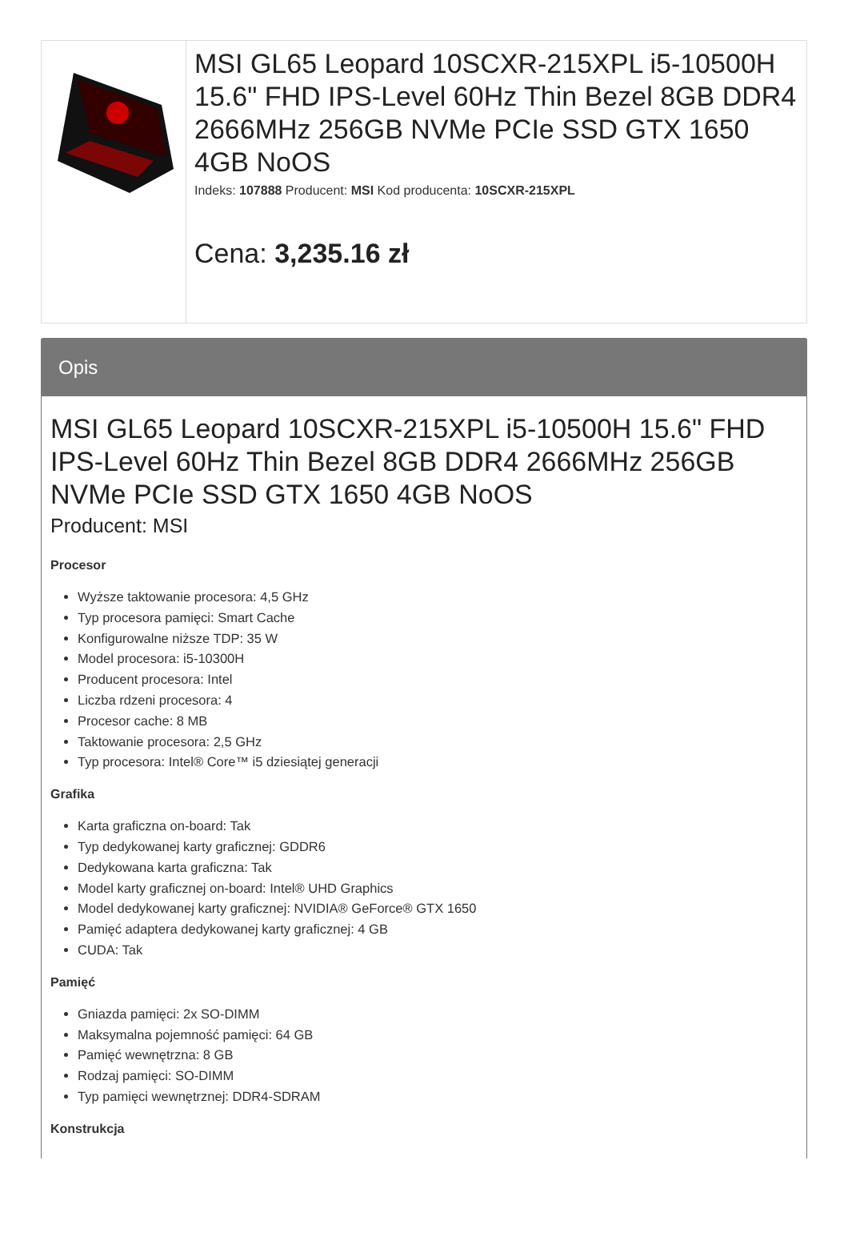MSI GL65 Leopard 10SCXR-215XPL i5-10500H 15.6" FHD IPS-Level 60Hz Thin Bezel 8GB DDR4 2666MHz 256GB NVMe PCIe SSD GTX 1650 4GB NoOS
Indeks: 107888 Producent: MSI Kod producenta: 10SCXR-215XPL
Cena: 3,235.16 zł
Opis
MSI GL65 Leopard 10SCXR-215XPL i5-10500H 15.6" FHD IPS-Level 60Hz Thin Bezel 8GB DDR4 2666MHz 256GB NVMe PCIe SSD GTX 1650 4GB NoOS
Producent: MSI
Procesor
Wyższe taktowanie procesora: 4,5 GHz
Typ procesora pamięci: Smart Cache
Konfigurowalne niższe TDP: 35 W
Model procesora: i5-10300H
Producent procesora: Intel
Liczba rdzeni procesora: 4
Procesor cache: 8 MB
Taktowanie procesora: 2,5 GHz
Typ procesora: Intel® Core™ i5 dziesiątej generacji
Grafika
Karta graficzna on-board: Tak
Typ dedykowanej karty graficznej: GDDR6
Dedykowana karta graficzna: Tak
Model karty graficznej on-board: Intel® UHD Graphics
Model dedykowanej karty graficznej: NVIDIA® GeForce® GTX 1650
Pamięć adaptera dedykowanej karty graficznej: 4 GB
CUDA: Tak
Pamięć
Gniazda pamięci: 2x SO-DIMM
Maksymalna pojemność pamięci: 64 GB
Pamięć wewnętrzna: 8 GB
Rodzaj pamięci: SO-DIMM
Typ pamięci wewnętrznej: DDR4-SDRAM
Konstrukcja